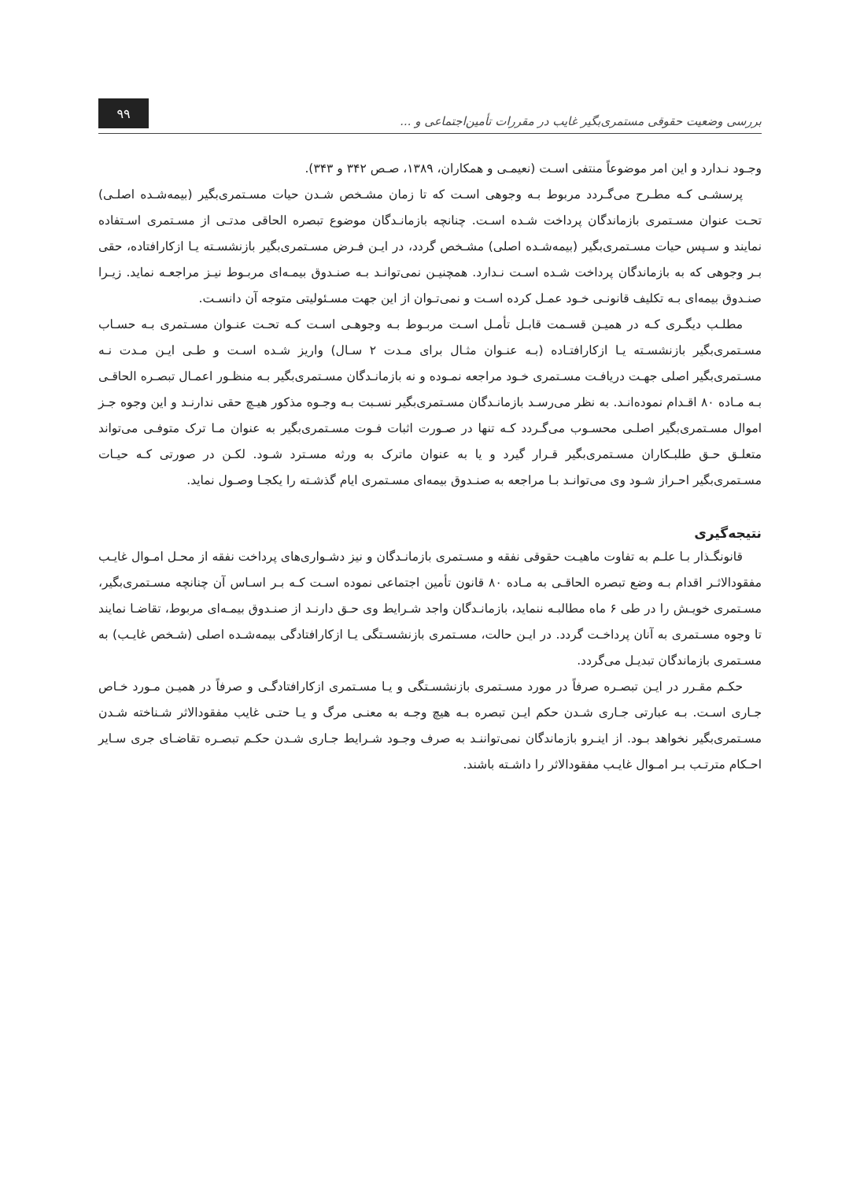بررسی وضعیت حقوقی مستمری‌بگیر غایب در مقررات تأمین‌اجتماعی و ...
۹۹
وجـود نـدارد و این امر موضوعاً منتفی اسـت (نعیمـی و همکاران، ۱۳۸۹، صـص ۳۴۲ و ۳۴۳).
پرسشـی کـه مطـرح می‌گـردد مربوط بـه وجوهی اسـت که تا زمان مشـخص شـدن حیات مسـتمری‌بگیر (بیمه‌شـده اصلـی) تحـت عنوان مسـتمری بازماندگان پرداخت شـده اسـت. چنانچه بازمانـدگان موضوع تبصره الحاقی مدتـی از مسـتمری اسـتفاده نمایند و سـپس حیات مسـتمری‌بگیر (بیمه‌شـده اصلی) مشـخص گردد، در ایـن فـرض مسـتمری‌بگیر بازنشسـته یـا ازکارافتاده، حقی بـر وجوهی که به بازماندگان پرداخت شـده اسـت نـدارد. همچنیـن نمی‌توانـد بـه صنـدوق بیمـه‌ای مربـوط نیـز مراجعـه نماید. زیـرا صنـدوق بیمه‌ای بـه تکلیف قانونـی خـود عمـل کرده اسـت و نمی‌تـوان از این جهت مسـئولیتی متوجه آن دانسـت.
مطلـب دیگـری کـه در همیـن قسـمت قابـل تأمـل اسـت مربـوط بـه وجوهـی اسـت کـه تحـت عنـوان مسـتمری بـه حسـاب مسـتمری‌بگیر بازنشسـته یـا ازکارافتـاده (بـه عنـوان مثـال برای مـدت ۲ سـال) واریز شـده اسـت و طـی ایـن مـدت نـه مسـتمری‌بگیر اصلی جهـت دریافـت مسـتمری خـود مراجعه نمـوده و نه بازمانـدگان مسـتمری‌بگیر بـه منظـور اعمـال تبصـره الحاقـی بـه مـاده ۸۰ اقـدام نموده‌انـد. به نظر می‌رسـد بازمانـدگان مسـتمری‌بگیر نسـبت بـه وجـوه مذکور هیـچ حقی ندارنـد و این وجوه جـز اموال مسـتمری‌بگیر اصلـی محسـوب می‌گـردد کـه تنها در صـورت اثبات فـوت مسـتمری‌بگیر به عنوان مـا ترک متوفـی می‌تواند متعلـق حـق طلبـکاران مسـتمری‌بگیر قـرار گیرد و یا به عنوان ماترک به ورثه مسـترد شـود. لکـن در صورتی کـه حیـات مسـتمری‌بگیر احـراز شـود وی می‌توانـد بـا مراجعه به صنـدوق بیمه‌ای مسـتمری ایام گذشـته را یکجـا وصـول نماید.
نتیجه‌گیری
قانونگـذار بـا علـم به تفاوت ماهیـت حقوقی نفقه و مسـتمری بازمانـدگان و نیز دشـواری‌های پرداخت نفقه از محـل امـوال غایـب مفقودالاثـر اقدام بـه وضع تبصره الحاقـی به مـاده ۸۰ قانون تأمین اجتماعی نموده اسـت کـه بـر اسـاس آن چنانچه مسـتمری‌بگیر، مسـتمری خویـش را در طی ۶ ماه مطالبـه ننماید، بازمانـدگان واجد شـرایط وی حـق دارنـد از صنـدوق بیمـه‌ای مربوط، تقاضـا نمایند تا وجوه مسـتمری به آنان پرداخـت گردد. در ایـن حالت، مسـتمری بازنشسـتگی یـا ازکارافتادگی بیمه‌شـده اصلی (شـخص غایـب) به مسـتمری بازماندگان تبدیـل می‌گردد.
حکـم مقـرر در ایـن تبصـره صرفاً در مورد مسـتمری بازنشسـتگی و یـا مسـتمری ازکارافتادگـی و صرفاً در همیـن مـورد خـاص جـاری اسـت. بـه عبارتی جـاری شـدن حکم ایـن تبصره بـه هیچ وجـه به معنـی مرگ و یـا حتـی غایب مفقودالاثر شـناخته شـدن مسـتمری‌بگیر نخواهد بـود. از اینـرو بازماندگان نمی‌تواننـد به صرف وجـود شـرایط جـاری شـدن حکـم تبصـره تقاضـای جری سـایر احـکام مترتـب بـر امـوال غایـب مفقودالاثر را داشـته باشند.